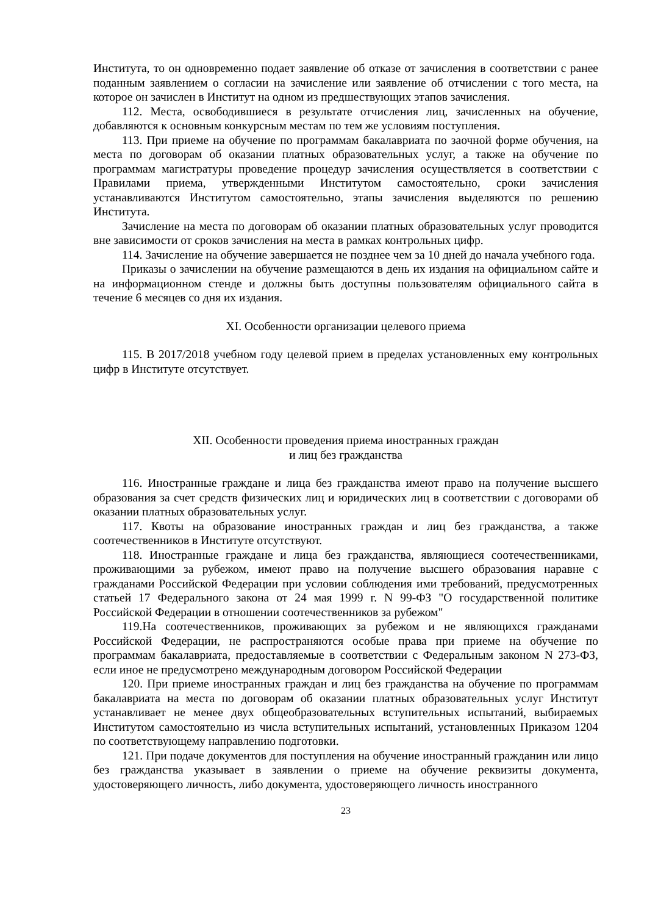Института, то он одновременно подает заявление об отказе от зачисления в соответствии с ранее поданным заявлением о согласии на зачисление или заявление об отчислении с того места, на которое он зачислен в Институт на одном из предшествующих этапов зачисления.
112. Места, освободившиеся в результате отчисления лиц, зачисленных на обучение, добавляются к основным конкурсным местам по тем же условиям поступления.
113. При приеме на обучение по программам бакалавриата по заочной форме обучения, на места по договорам об оказании платных образовательных услуг, а также на обучение по программам магистратуры проведение процедур зачисления осуществляется в соответствии с Правилами приема, утвержденными Институтом самостоятельно, сроки зачисления устанавливаются Институтом самостоятельно, этапы зачисления выделяются по решению Института.
Зачисление на места по договорам об оказании платных образовательных услуг проводится вне зависимости от сроков зачисления на места в рамках контрольных цифр.
114. Зачисление на обучение завершается не позднее чем за 10 дней до начала учебного года.
Приказы о зачислении на обучение размещаются в день их издания на официальном сайте и на информационном стенде и должны быть доступны пользователям официального сайта в течение 6 месяцев со дня их издания.
XI. Особенности организации целевого приема
115. В 2017/2018 учебном году целевой прием в пределах установленных ему контрольных цифр в Институте отсутствует.
XII. Особенности проведения приема иностранных граждан
и лиц без гражданства
116. Иностранные граждане и лица без гражданства имеют право на получение высшего образования за счет средств физических лиц и юридических лиц в соответствии с договорами об оказании платных образовательных услуг.
117. Квоты на образование иностранных граждан и лиц без гражданства, а также соотечественников в Институте отсутствуют.
118. Иностранные граждане и лица без гражданства, являющиеся соотечественниками, проживающими за рубежом, имеют право на получение высшего образования наравне с гражданами Российской Федерации при условии соблюдения ими требований, предусмотренных статьей 17 Федерального закона от 24 мая 1999 г. N 99-ФЗ "О государственной политике Российской Федерации в отношении соотечественников за рубежом"
119.На соотечественников, проживающих за рубежом и не являющихся гражданами Российской Федерации, не распространяются особые права при приеме на обучение по программам бакалавриата, предоставляемые в соответствии с Федеральным законом N 273-ФЗ, если иное не предусмотрено международным договором Российской Федерации
120. При приеме иностранных граждан и лиц без гражданства на обучение по программам бакалавриата на места по договорам об оказании платных образовательных услуг Институт устанавливает не менее двух общеобразовательных вступительных испытаний, выбираемых Институтом самостоятельно из числа вступительных испытаний, установленных Приказом 1204 по соответствующему направлению подготовки.
121. При подаче документов для поступления на обучение иностранный гражданин или лицо без гражданства указывает в заявлении о приеме на обучение реквизиты документа, удостоверяющего личность, либо документа, удостоверяющего личность иностранного
23